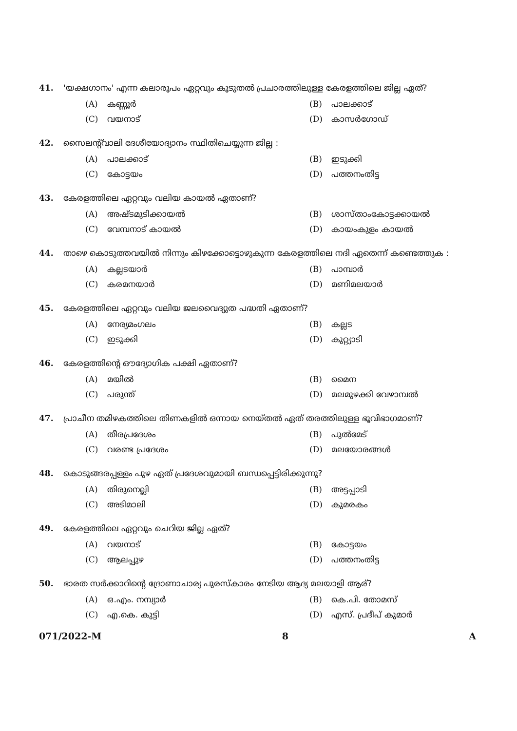41. 'യക്ഷഗാനം' എന്ന കലാരൂപം ഏറ്റവും കൂടുതൽ പ്രചാരത്തിലുള്ള കേരളത്തിലെ ജില്ല ഏത്?
(A) കണ്ണൂർ
(B) പാലക്കാട്
(C) വയനാട്
(D) കാസർഗോഡ്
42. സൈലന്റ്‌വാലി ദേശീയോദ്യാനം സ്ഥിതിചെയ്യുന്ന ജില്ല :
(A) പാലക്കാട്
(B) ഇടുക്കി
(C) കോട്ടയം
(D) പത്തനംതിട്ട
43. കേരളത്തിലെ ഏറ്റവും വലിയ കായൽ ഏതാണ്?
(A) അഷ്ടമുടിക്കായൽ
(B) ശാസ്താംകോട്ടക്കായൽ
(C) വേമ്പനാട് കായൽ
(D) കായംകുളം കായൽ
44. താഴെ കൊടുത്തവയിൽ നിന്നും കിഴക്കോട്ടൊഴുകുന്ന കേരളത്തിലെ നദി ഏതെന്ന് കണ്ടെത്തുക :
(A) കല്ലടയാർ
(B) പാമ്പാർ
(C) കരമനയാർ
(D) മണിമലയാർ
45. കേരളത്തിലെ ഏറ്റവും വലിയ ജലവൈദ്യുത പദ്ധതി ഏതാണ്?
(A) നേര്യമംഗലം
(B) കല്ലട
(C) ഇടുക്കി
(D) കുറ്റ്യാടി
46. കേരളത്തിന്റെ ഔദ്യോഗിക പക്ഷി ഏതാണ്?
(A) മയിൽ
(B) മൈന
(C) പരുന്ത്
(D) മലമുഴക്കി വേഴാമ്പൽ
47. പ്രാചീന തമിഴകത്തിലെ തിണകളിൽ ഒന്നായ നെയ്തൽ ഏത് തരത്തിലുള്ള ഭൂവിഭാഗമാണ്?
(A) തീരപ്രദേശം
(B) പുൽമേട്
(C) വരണ്ട പ്രദേശം
(D) മലയോരങ്ങൾ
48. കൊടുങ്ങരപ്പള്ളം പുഴ ഏത് പ്രദേശവുമായി ബന്ധപ്പെട്ടിരിക്കുന്നു?
(A) തിരുനെല്ലി
(B) അട്ടപ്പാടി
(C) അടിമാലി
(D) കുമരകം
49. കേരളത്തിലെ ഏറ്റവും ചെറിയ ജില്ല ഏത്?
(A) വയനാട്
(B) കോട്ടയം
(C) ആലപ്പുഴ
(D) പത്തനംതിട്ട
50. ഭാരത സർക്കാറിന്റെ ദ്രോണാചാര്യ പുരസ്കാരം നേടിയ ആദ്യ മലയാളി ആര്?
(A) ഒ.എം. നമ്പ്യാർ
(B) കെ.പി. തോമസ്
(C) എ.കെ. കുട്ടി
(D) എസ്. പ്രദീപ് കുമാർ
071/2022-M 8 A